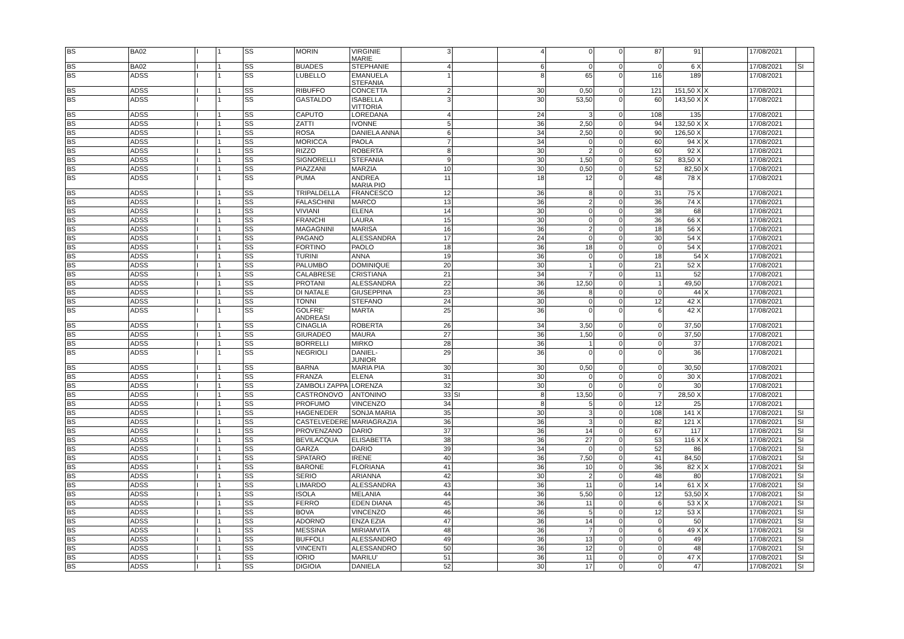| BS | BA02 | I | 1 | SS | MORIN | VIRGINIE MARIE | 3 | | 4 | 0 | 0 | 87 | 91 | | 17/08/2021 | |
| BS | BA02 | I | 1 | SS | BUADES | STEPHANIE | 4 | | 6 | 0 | 0 | 0 | 6 X | | 17/08/2021 | SI |
| BS | ADSS | I | 1 | SS | LUBELLO | EMANUELA STEFANIA | 1 | | 8 | 65 | 0 | 116 | 189 | | 17/08/2021 | |
| BS | ADSS | I | 1 | SS | RIBUFFO | CONCETTA | 2 | | 30 | 0,50 | 0 | 121 | 151,50 X | X | 17/08/2021 | |
| BS | ADSS | I | 1 | SS | GASTALDO | ISABELLA VITTORIA | 3 | | 30 | 53,50 | 0 | 60 | 143,50 X | X | 17/08/2021 | |
| BS | ADSS | I | 1 | SS | CAPUTO | LOREDANA | 4 | | 24 | 3 | 0 | 108 | 135 | | 17/08/2021 | |
| BS | ADSS | I | 1 | SS | ZATTI | IVONNE | 5 | | 36 | 2,50 | 0 | 94 | 132,50 X | X | 17/08/2021 | |
| BS | ADSS | I | 1 | SS | ROSA | DANIELA ANNA | 6 | | 34 | 2,50 | 0 | 90 | 126,50 X | | 17/08/2021 | |
| BS | ADSS | I | 1 | SS | MORICCA | PAOLA | 7 | | 34 | 0 | 0 | 60 | 94 X | X | 17/08/2021 | |
| BS | ADSS | I | 1 | SS | RIZZO | ROBERTA | 8 | | 30 | 2 | 0 | 60 | 92 X | | 17/08/2021 | |
| BS | ADSS | I | 1 | SS | SIGNORELLI | STEFANIA | 9 | | 30 | 1,50 | 0 | 52 | 83,50 X | | 17/08/2021 | |
| BS | ADSS | I | 1 | SS | PIAZZANI | MARZIA | 10 | | 30 | 0,50 | 0 | 52 | 82,50 | X | 17/08/2021 | |
| BS | ADSS | I | 1 | SS | PUMA | ANDREA MARIA PIO | 11 | | 18 | 12 | 0 | 48 | 78 X | | 17/08/2021 | |
| BS | ADSS | I | 1 | SS | TRIPALDELLA | FRANCESCO | 12 | | 36 | 8 | 0 | 31 | 75 X | | 17/08/2021 | |
| BS | ADSS | I | 1 | SS | FALASCHINI | MARCO | 13 | | 36 | 2 | 0 | 36 | 74 X | | 17/08/2021 | |
| BS | ADSS | I | 1 | SS | VIVIANI | ELENA | 14 | | 30 | 0 | 0 | 38 | 68 | | 17/08/2021 | |
| BS | ADSS | I | 1 | SS | FRANCHI | LAURA | 15 | | 30 | 0 | 0 | 36 | 66 X | | 17/08/2021 | |
| BS | ADSS | I | 1 | SS | MAGAGNINI | MARISA | 16 | | 36 | 2 | 0 | 18 | 56 X | | 17/08/2021 | |
| BS | ADSS | I | 1 | SS | PAGANO | ALESSANDRA | 17 | | 24 | 0 | 0 | 30 | 54 X | | 17/08/2021 | |
| BS | ADSS | I | 1 | SS | FORTINO | PAOLO | 18 | | 36 | 18 | 0 | 0 | 54 X | | 17/08/2021 | |
| BS | ADSS | I | 1 | SS | TURINI | ANNA | 19 | | 36 | 0 | 0 | 18 | 54 | X | 17/08/2021 | |
| BS | ADSS | I | 1 | SS | PALUMBO | DOMINIQUE | 20 | | 30 | 1 | 0 | 21 | 52 X | | 17/08/2021 | |
| BS | ADSS | I | 1 | SS | CALABRESE | CRISTIANA | 21 | | 34 | 7 | 0 | 11 | 52 | | 17/08/2021 | |
| BS | ADSS | I | 1 | SS | PROTANI | ALESSANDRA | 22 | | 36 | 12,50 | 0 | 1 | 49,50 | | 17/08/2021 | |
| BS | ADSS | I | 1 | SS | DI NATALE | GIUSEPPINA | 23 | | 36 | 8 | 0 | 0 | 44 | X | 17/08/2021 | |
| BS | ADSS | I | 1 | SS | TONNI | STEFANO | 24 | | 30 | 0 | 0 | 12 | 42 X | | 17/08/2021 | |
| BS | ADSS | I | 1 | SS | GOLFRE' ANDREASI | MARTA | 25 | | 36 | 0 | 0 | 6 | 42 X | | 17/08/2021 | |
| BS | ADSS | I | 1 | SS | CINAGLIA | ROBERTA | 26 | | 34 | 3,50 | 0 | 0 | 37,50 | | 17/08/2021 | |
| BS | ADSS | I | 1 | SS | GIURADEO | MAURA | 27 | | 36 | 1,50 | 0 | 0 | 37,50 | | 17/08/2021 | |
| BS | ADSS | I | 1 | SS | BORRELLI | MIRKO | 28 | | 36 | 1 | 0 | 0 | 37 | | 17/08/2021 | |
| BS | ADSS | I | 1 | SS | NEGRIOLI | DANIEL-JUNIOR | 29 | | 36 | 0 | 0 | 0 | 36 | | 17/08/2021 | |
| BS | ADSS | I | 1 | SS | BARNA | MARIA PIA | 30 | | 30 | 0,50 | 0 | 0 | 30,50 | | 17/08/2021 | |
| BS | ADSS | I | 1 | SS | FRANZA | ELENA | 31 | | 30 | 0 | 0 | 0 | 30 X | | 17/08/2021 | |
| BS | ADSS | I | 1 | SS | ZAMBOLI ZAPPA | LORENZA | 32 | | 30 | 0 | 0 | 0 | 30 | | 17/08/2021 | |
| BS | ADSS | I | 1 | SS | CASTRONOVO | ANTONINO | 33 | SI | 8 | 13,50 | 0 | 7 | 28,50 X | | 17/08/2021 | |
| BS | ADSS | I | 1 | SS | PROFUMO | VINCENZO | 34 | | 8 | 5 | 0 | 12 | 25 | | 17/08/2021 | |
| BS | ADSS | I | 1 | SS | HAGENEDER | SONJA MARIA | 35 | | 30 | 3 | 0 | 108 | 141 X | | 17/08/2021 | SI |
| BS | ADSS | I | 1 | SS | CASTELVEDERE | MARIAGRAZIA | 36 | | 36 | 3 | 0 | 82 | 121 X | | 17/08/2021 | SI |
| BS | ADSS | I | 1 | SS | PROVENZANO | DARIO | 37 | | 36 | 14 | 0 | 67 | 117 | | 17/08/2021 | SI |
| BS | ADSS | I | 1 | SS | BEVILACQUA | ELISABETTA | 38 | | 36 | 27 | 0 | 53 | 116 X | X | 17/08/2021 | SI |
| BS | ADSS | I | 1 | SS | GARZA | DARIO | 39 | | 34 | 0 | 0 | 52 | 86 | | 17/08/2021 | SI |
| BS | ADSS | I | 1 | SS | SPATARO | IRENE | 40 | | 36 | 7,50 | 0 | 41 | 84,50 | | 17/08/2021 | SI |
| BS | ADSS | I | 1 | SS | BARONE | FLORIANA | 41 | | 36 | 10 | 0 | 36 | 82 X | X | 17/08/2021 | SI |
| BS | ADSS | I | 1 | SS | SERIO | ARIANNA | 42 | | 30 | 2 | 0 | 48 | 80 | | 17/08/2021 | SI |
| BS | ADSS | I | 1 | SS | LIMARDO | ALESSANDRA | 43 | | 36 | 11 | 0 | 14 | 61 X | X | 17/08/2021 | SI |
| BS | ADSS | I | 1 | SS | ISOLA | MELANIA | 44 | | 36 | 5,50 | 0 | 12 | 53,50 | X | 17/08/2021 | SI |
| BS | ADSS | I | 1 | SS | FERRO | EDEN DIANA | 45 | | 36 | 11 | 0 | 6 | 53 X | X | 17/08/2021 | SI |
| BS | ADSS | I | 1 | SS | BOVA | VINCENZO | 46 | | 36 | 5 | 0 | 12 | 53 X | | 17/08/2021 | SI |
| BS | ADSS | I | 1 | SS | ADORNO | ENZA EZIA | 47 | | 36 | 14 | 0 | 0 | 50 | | 17/08/2021 | SI |
| BS | ADSS | I | 1 | SS | MESSINA | MIRIAMVITA | 48 | | 36 | 7 | 0 | 6 | 49 X | X | 17/08/2021 | SI |
| BS | ADSS | I | 1 | SS | BUFFOLI | ALESSANDRO | 49 | | 36 | 13 | 0 | 0 | 49 | | 17/08/2021 | SI |
| BS | ADSS | I | 1 | SS | VINCENTI | ALESSANDRO | 50 | | 36 | 12 | 0 | 0 | 48 | | 17/08/2021 | SI |
| BS | ADSS | I | 1 | SS | IORIO | MARILU' | 51 | | 36 | 11 | 0 | 0 | 47 X | | 17/08/2021 | SI |
| BS | ADSS | I | 1 | SS | DIGIOIA | DANIELA | 52 | | 30 | 17 | 0 | 0 | 47 | | 17/08/2021 | SI |